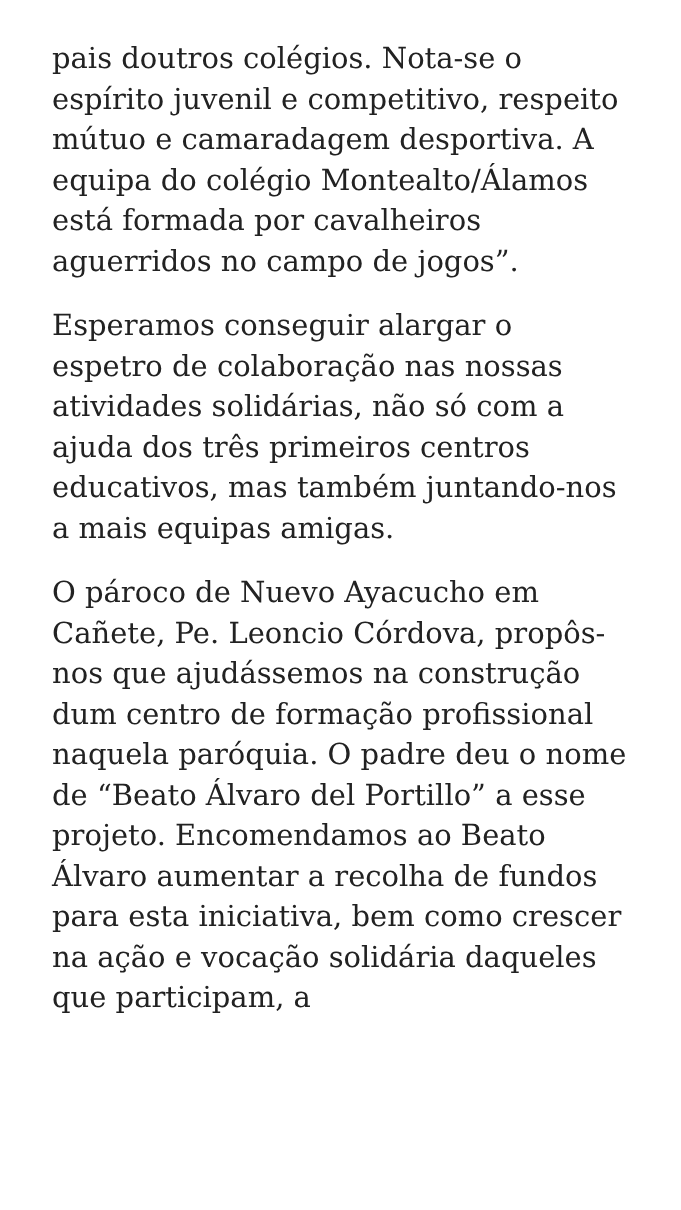pais doutros colégios. Nota-se o espírito juvenil e competitivo, respeito mútuo e camaradagem desportiva. A equipa do colégio Montealto/Álamos está formada por cavalheiros aguerridos no campo de jogos”.
Esperamos conseguir alargar o espetro de colaboração nas nossas atividades solidárias, não só com a ajuda dos três primeiros centros educativos, mas também juntando-nos a mais equipas amigas.
O pároco de Nuevo Ayacucho em Cañete, Pe. Leoncio Córdova, propôs-nos que ajudássemos na construção dum centro de formação profissional naquela paróquia. O padre deu o nome de “Beato Álvaro del Portillo” a esse projeto. Encomendamos ao Beato Álvaro aumentar a recolha de fundos para esta iniciativa, bem como crescer na ação e vocação solidária daqueles que participam, a